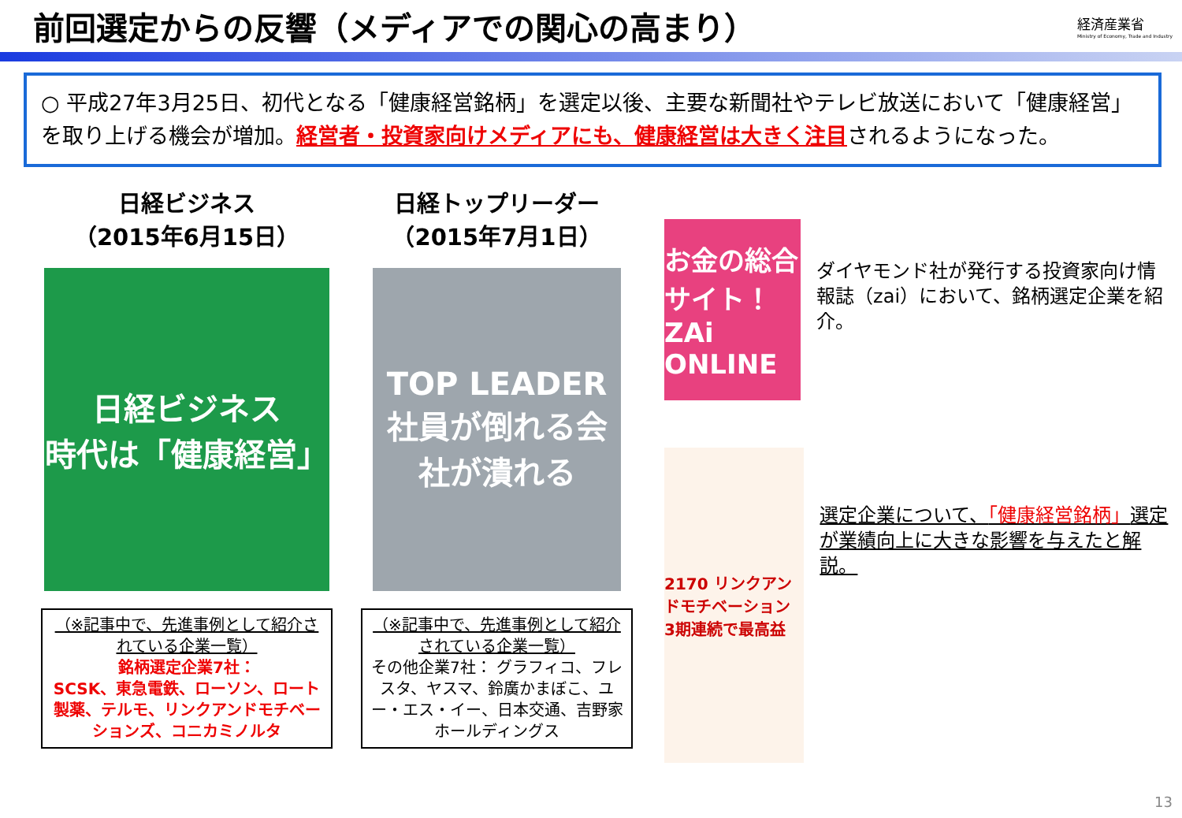前回選定からの反響（メディアでの関心の高まり）
経済産業省
Ministry of Economy, Trade and Industry
○ 平成27年3月25日、初代となる「健康経営銘柄」を選定以後、主要な新聞社やテレビ放送において「健康経営」を取り上げる機会が増加。経営者・投資家向けメディアにも、健康経営は大きく注目されるようになった。
日経ビジネス
（2015年6月15日）
日経ビジネス
時代は「健康経営」
（※記事中で、先進事例として紹介されている企業一覧）
銘柄選定企業7社：
SCSK、東急電鉄、ローソン、ロート製薬、テルモ、リンクアンドモチベーションズ、コニカミノルタ
日経トップリーダー
（2015年7月1日）
TOP LEADER
社員が倒れる会社が潰れる
（※記事中で、先進事例として紹介されている企業一覧）
その他企業7社： グラフィコ、フレスタ、ヤスマ、鈴廣かまぼこ、ユー・エス・イー、日本交通、吉野家ホールディングス
お金の総合サイト！
ZAi ONLINE
ダイヤモンド社が発行する投資家向け情報誌（zai）において、銘柄選定企業を紹介。
2170 リンクアンドモチベーション
3期連続で最高益
選定企業について、「健康経営銘柄」選定が業績向上に大きな影響を与えたと解説。
13